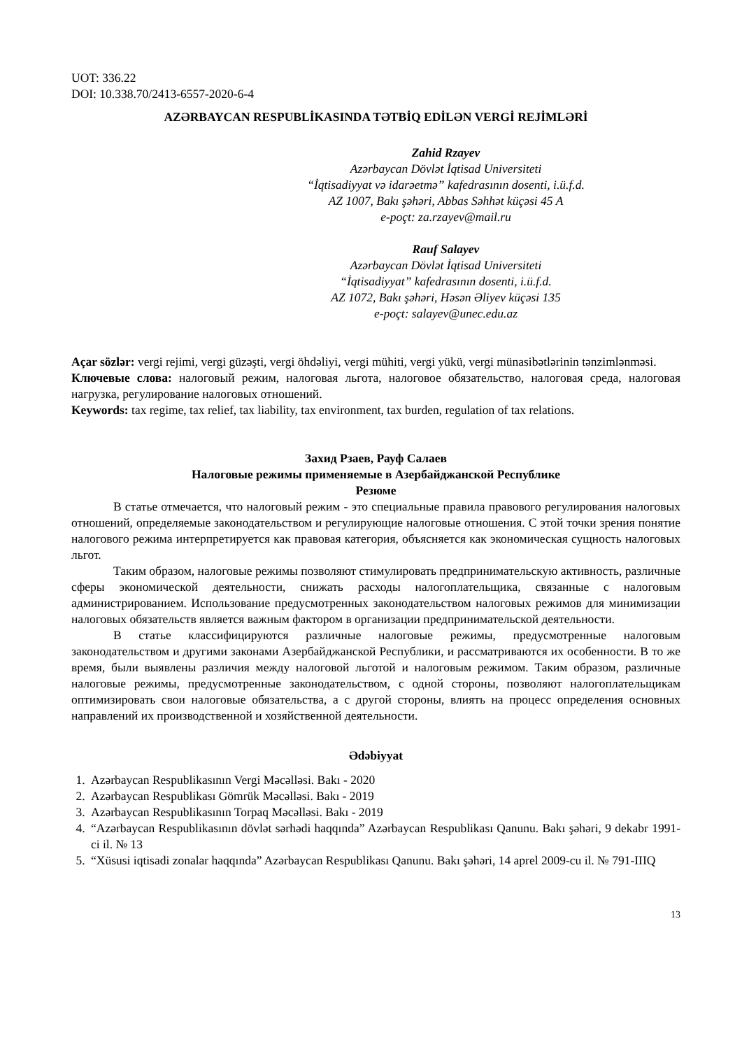UOT: 336.22
DOI: 10.338.70/2413-6557-2020-6-4
AZƏRBAYCAN RESPUBLİKASINDA TƏTBİQ EDİLƏN VERGİ REJİMLƏRİ
Zahid Rzayev
Azərbaycan Dövlət İqtisad Universiteti
“İqtisadiyyat və idarəetmə” kafedrasının dosenti, i.ü.f.d.
AZ 1007, Bakı şəhəri, Abbas Səhhət küçəsi 45 A
e-poçt: za.rzayev@mail.ru
Rauf Salayev
Azərbaycan Dövlət İqtisad Universiteti
“İqtisadiyyat” kafedrasının dosenti, i.ü.f.d.
AZ 1072, Bakı şəhəri, Həsən Əliyev küçəsi 135
e-poçt: salayev@unec.edu.az
Açar sözlər: vergi rejimi, vergi güzəşti, vergi öhdəliyi, vergi mühiti, vergi yükü, vergi münasibətlərinin tənzimlənməsi.
Ключевые слова: налоговый режим, налоговая льгота, налоговое обязательство, налоговая среда, налоговая нагрузка, регулирование налоговых отношений.
Keywords: tax regime, tax relief, tax liability, tax environment, tax burden, regulation of tax relations.
Захид Рзаев, Рауф Салаев
Налоговые режимы применяемые в Азербайджанской Республике
Резюме
В статье отмечается, что налоговый режим - это специальные правила правового регулирования налоговых отношений, определяемые законодательством и регулирующие налоговые отношения. С этой точки зрения понятие налогового режима интерпретируется как правовая категория, объясняется как экономическая сущность налоговых льгот.
Таким образом, налоговые режимы позволяют стимулировать предпринимательскую активность, различные сферы экономической деятельности, снижать расходы налогоплательщика, связанные с налоговым администрированием. Использование предусмотренных законодательством налоговых режимов для минимизации налоговых обязательств является важным фактором в организации предпринимательской деятельности.
В статье классифицируются различные налоговые режимы, предусмотренные налоговым законодательством и другими законами Азербайджанской Республики, и рассматриваются их особенности. В то же время, были выявлены различия между налоговой льготой и налоговым режимом. Таким образом, различные налоговые режимы, предусмотренные законодательством, с одной стороны, позволяют налогоплательщикам оптимизировать свои налоговые обязательства, а с другой стороны, влиять на процесс определения основных направлений их производственной и хозяйственной деятельности.
Ədəbiyyat
1. Azərbaycan Respublikasının Vergi Məcəlləsi. Bakı - 2020
2. Azərbaycan Respublikası Gömrük Məcəlləsi. Bakı - 2019
3. Azərbaycan Respublikasının Torpaq Məcəlləsi. Bakı - 2019
4. “Azərbaycan Respublikasının dövlət sərhədi haqqında” Azərbaycan Respublikası Qanunu. Bakı şəhəri, 9 dekabr 1991-ci il. № 13
5. “Xüsusi iqtisadi zonalar haqqında” Azərbaycan Respublikası Qanunu. Bakı şəhəri, 14 aprel 2009-cu il. № 791-IIIQ
13